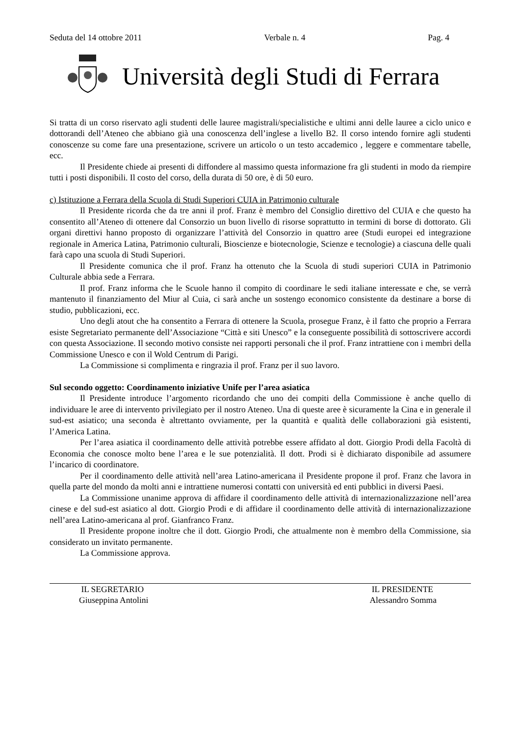Seduta del 14 ottobre 2011 Verbale n. 4 Pag. 4
Università degli Studi di Ferrara
Si tratta di un corso riservato agli studenti delle lauree magistrali/specialistiche e ultimi anni delle lauree a ciclo unico e dottorandi dell’Ateneo che abbiano già una conoscenza dell’inglese a livello B2. Il corso intendo fornire agli studenti conoscenze su come fare una presentazione, scrivere un articolo o un testo accademico , leggere e commentare tabelle, ecc.
Il Presidente chiede ai presenti di diffondere al massimo questa informazione fra gli studenti in modo da riempire tutti i posti disponibili. Il costo del corso, della durata di 50 ore, è di 50 euro.
c) Istituzione a Ferrara della Scuola di Studi Superiori CUIA in Patrimonio culturale
Il Presidente ricorda che da tre anni il prof. Franz è membro del Consiglio direttivo del CUIA e che questo ha consentito all’Ateneo di ottenere dal Consorzio un buon livello di risorse soprattutto in termini di borse di dottorato. Gli organi direttivi hanno proposto di organizzare l’attività del Consorzio in quattro aree (Studi europei ed integrazione regionale in America Latina, Patrimonio culturali, Bioscienze e biotecnologie, Scienze e tecnologie) a ciascuna delle quali farà capo una scuola di Studi Superiori.
Il Presidente comunica che il prof. Franz ha ottenuto che la Scuola di studi superiori CUIA in Patrimonio Culturale abbia sede a Ferrara.
Il prof. Franz informa che le Scuole hanno il compito di coordinare le sedi italiane interessate e che, se verrà mantenuto il finanziamento del Miur al Cuia, ci sarà anche un sostengo economico consistente da destinare a borse di studio, pubblicazioni, ecc.
Uno degli atout che ha consentito a Ferrara di ottenere la Scuola, prosegue Franz, è il fatto che proprio a Ferrara esiste Segretariato permanente dell’Associazione “Città e siti Unesco” e la conseguente possibilità di sottoscrivere accordi con questa Associazione. Il secondo motivo consiste nei rapporti personali che il prof. Franz intrattiene con i membri della Commissione Unesco e con il Wold Centrum di Parigi.
La Commissione si complimenta e ringrazia il prof. Franz per il suo lavoro.
Sul secondo oggetto: Coordinamento iniziative Unife per l’area asiatica
Il Presidente introduce l’argomento ricordando che uno dei compiti della Commissione è anche quello di individuare le aree di intervento privilegiato per il nostro Ateneo. Una di queste aree è sicuramente la Cina e in generale il sud-est asiatico; una seconda è altrettanto ovviamente, per la quantità e qualità delle collaborazioni già esistenti, l’America Latina.
Per l’area asiatica il coordinamento delle attività potrebbe essere affidato al dott. Giorgio Prodi della Facoltà di Economia che conosce molto bene l’area e le sue potenzialità. Il dott. Prodi si è dichiarato disponibile ad assumere l’incarico di coordinatore.
Per il coordinamento delle attività nell’area Latino-americana il Presidente propone il prof. Franz che lavora in quella parte del mondo da molti anni e intrattiene numerosi contatti con università ed enti pubblici in diversi Paesi.
La Commissione unanime approva di affidare il coordinamento delle attività di internazionalizzazione nell’area cinese e del sud-est asiatico al dott. Giorgio Prodi e di affidare il coordinamento delle attività di internazionalizzazione nell’area Latino-americana al prof. Gianfranco Franz.
Il Presidente propone inoltre che il dott. Giorgio Prodi, che attualmente non è membro della Commissione, sia considerato un invitato permanente.
La Commissione approva.
IL SEGRETARIO
Giuseppina Antolini
IL PRESIDENTE
Alessandro Somma